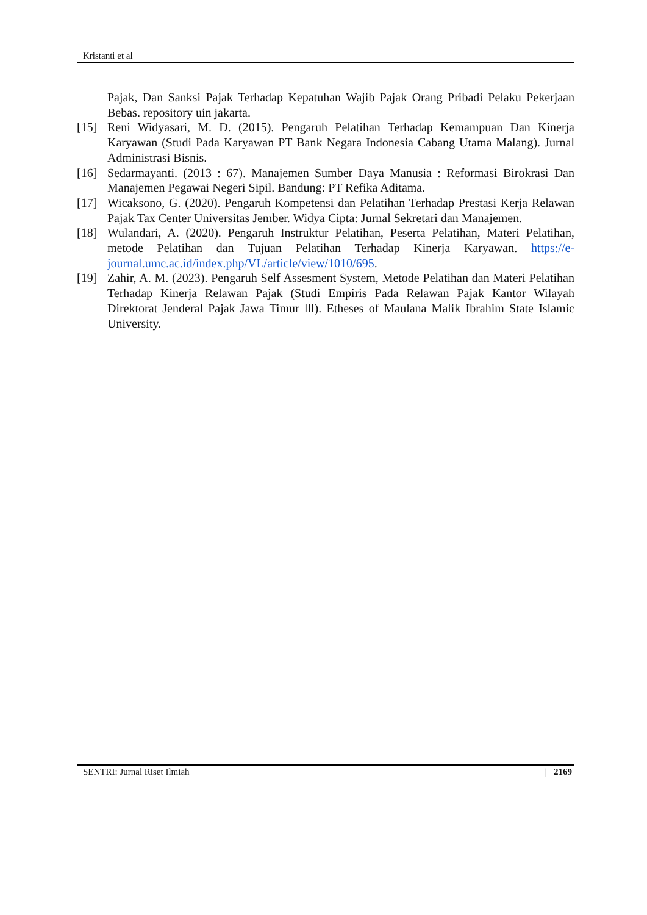Kristanti et al
Pajak, Dan Sanksi Pajak Terhadap Kepatuhan Wajib Pajak Orang Pribadi Pelaku Pekerjaan Bebas. repository uin jakarta.
[15] Reni Widyasari, M. D. (2015). Pengaruh Pelatihan Terhadap Kemampuan Dan Kinerja Karyawan (Studi Pada Karyawan PT Bank Negara Indonesia Cabang Utama Malang). Jurnal Administrasi Bisnis.
[16] Sedarmayanti. (2013 : 67). Manajemen Sumber Daya Manusia : Reformasi Birokrasi Dan Manajemen Pegawai Negeri Sipil. Bandung: PT Refika Aditama.
[17] Wicaksono, G. (2020). Pengaruh Kompetensi dan Pelatihan Terhadap Prestasi Kerja Relawan Pajak Tax Center Universitas Jember. Widya Cipta: Jurnal Sekretari dan Manajemen.
[18] Wulandari, A. (2020). Pengaruh Instruktur Pelatihan, Peserta Pelatihan, Materi Pelatihan, metode Pelatihan dan Tujuan Pelatihan Terhadap Kinerja Karyawan. https://e-journal.umc.ac.id/index.php/VL/article/view/1010/695.
[19] Zahir, A. M. (2023). Pengaruh Self Assesment System, Metode Pelatihan dan Materi Pelatihan Terhadap Kinerja Relawan Pajak (Studi Empiris Pada Relawan Pajak Kantor Wilayah Direktorat Jenderal Pajak Jawa Timur lll). Etheses of Maulana Malik Ibrahim State Islamic University.
SENTRI: Jurnal Riset Ilmiah | 2169